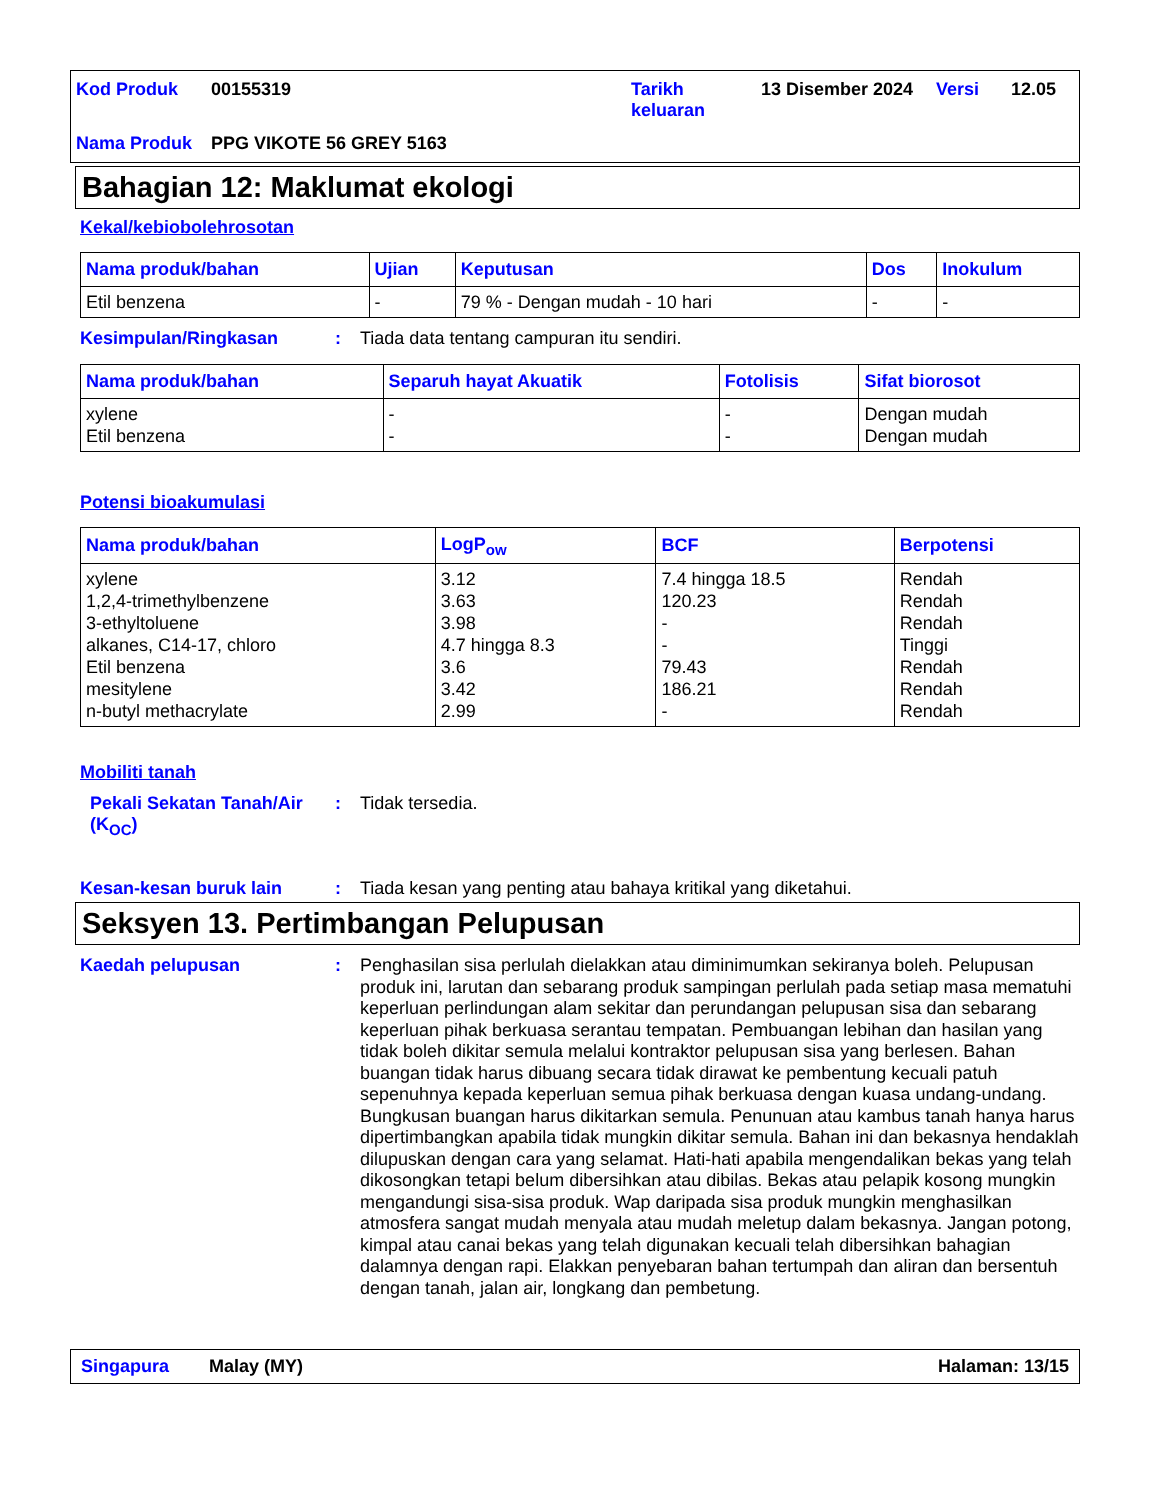| Kod Produk | 00155319 | Tarikh keluaran | 13 Disember 2024 | Versi | 12.05 |
| Nama Produk | PPG VIKOTE 56 GREY 5163 | | | | |
Bahagian 12: Maklumat ekologi
Kekal/kebiobolehrosotan
| Nama produk/bahan | Ujian | Keputusan | Dos | Inokulum |
| --- | --- | --- | --- | --- |
| Etil benzena | - | 79 % - Dengan mudah - 10 hari | - | - |
Kesimpulan/Ringkasan :
Tiada data tentang campuran itu sendiri.
| Nama produk/bahan | Separuh hayat Akuatik | Fotolisis | Sifat biorosot |
| --- | --- | --- | --- |
| xylene Etil benzena | - - | - - | Dengan mudah Dengan mudah |
Potensi bioakumulasi
| Nama produk/bahan | LogP<sub>ow</sub> | BCF | Berpotensi |
| --- | --- | --- | --- |
| xylene 1,2,4-trimethylbenzene 3-ethyltoluene alkanes, C14-17, chloro Etil benzena mesitylene n-butyl methacrylate | 3.12 3.63 3.98 4.7 hingga 8.3 3.6 3.42 2.99 | 7.4 hingga 18.5 120.23 - - 79.43 186.21 - | Rendah Rendah Rendah Tinggi Rendah Rendah Rendah |
Mobiliti tanah
Pekali Sekatan Tanah/Air (K<sub>OC</sub>)
:
Tidak tersedia.
Kesan-kesan buruk lain :
Tiada kesan yang penting atau bahaya kritikal yang diketahui.
Seksyen 13. Pertimbangan Pelupusan
Kaedah pelupusan :
Penghasilan sisa perlulah dielakkan atau diminimumkan sekiranya boleh. Pelupusan produk ini, larutan dan sebarang produk sampingan perlulah pada setiap masa mematuhi keperluan perlindungan alam sekitar dan perundangan pelupusan sisa dan sebarang keperluan pihak berkuasa serantau tempatan. Pembuangan lebihan dan hasilan yang tidak boleh dikitar semula melalui kontraktor pelupusan sisa yang berlesen. Bahan buangan tidak harus dibuang secara tidak dirawat ke pembentung kecuali patuh sepenuhnya kepada keperluan semua pihak berkuasa dengan kuasa undang-undang. Bungkusan buangan harus dikitarkan semula. Penunuan atau kambus tanah hanya harus dipertimbangkan apabila tidak mungkin dikitar semula. Bahan ini dan bekasnya hendaklah dilupuskan dengan cara yang selamat. Hati-hati apabila mengendalikan bekas yang telah dikosongkan tetapi belum dibersihkan atau dibilas. Bekas atau pelapik kosong mungkin mengandungi sisa-sisa produk. Wap daripada sisa produk mungkin menghasilkan atmosfera sangat mudah menyala atau mudah meletup dalam bekasnya. Jangan potong, kimpal atau canai bekas yang telah digunakan kecuali telah dibersihkan bahagian dalamnya dengan rapi. Elakkan penyebaran bahan tertumpah dan aliran dan bersentuh dengan tanah, jalan air, longkang dan pembetung.
Singapura Malay (MY) Halaman: 13/15